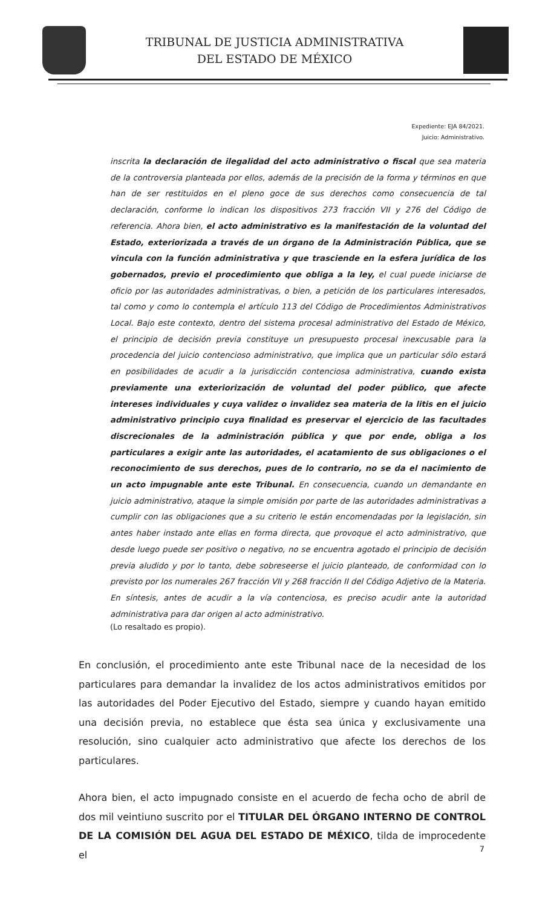TRIBUNAL DE JUSTICIA ADMINISTRATIVA
DEL ESTADO DE MÉXICO
Expediente: EJA 84/2021.
Juicio: Administrativo.
inscrita la declaración de ilegalidad del acto administrativo o fiscal que sea materia de la controversia planteada por ellos, además de la precisión de la forma y términos en que han de ser restituidos en el pleno goce de sus derechos como consecuencia de tal declaración, conforme lo indican los dispositivos 273 fracción VII y 276 del Código de referencia. Ahora bien, el acto administrativo es la manifestación de la voluntad del Estado, exteriorizada a través de un órgano de la Administración Pública, que se vincula con la función administrativa y que trasciende en la esfera jurídica de los gobernados, previo el procedimiento que obliga a la ley, el cual puede iniciarse de oficio por las autoridades administrativas, o bien, a petición de los particulares interesados, tal como y como lo contempla el artículo 113 del Código de Procedimientos Administrativos Local. Bajo este contexto, dentro del sistema procesal administrativo del Estado de México, el principio de decisión previa constituye un presupuesto procesal inexcusable para la procedencia del juicio contencioso administrativo, que implica que un particular sólo estará en posibilidades de acudir a la jurisdicción contenciosa administrativa, cuando exista previamente una exteriorización de voluntad del poder público, que afecte intereses individuales y cuya validez o invalidez sea materia de la litis en el juicio administrativo principio cuya finalidad es preservar el ejercicio de las facultades discrecionales de la administración pública y que por ende, obliga a los particulares a exigir ante las autoridades, el acatamiento de sus obligaciones o el reconocimiento de sus derechos, pues de lo contrario, no se da el nacimiento de un acto impugnable ante este Tribunal. En consecuencia, cuando un demandante en juicio administrativo, ataque la simple omisión por parte de las autoridades administrativas a cumplir con las obligaciones que a su criterio le están encomendadas por la legislación, sin antes haber instado ante ellas en forma directa, que provoque el acto administrativo, que desde luego puede ser positivo o negativo, no se encuentra agotado el principio de decisión previa aludido y por lo tanto, debe sobreseerse el juicio planteado, de conformidad con lo previsto por los numerales 267 fracción VII y 268 fracción II del Código Adjetivo de la Materia. En síntesis, antes de acudir a la vía contenciosa, es preciso acudir ante la autoridad administrativa para dar origen al acto administrativo.
(Lo resaltado es propio).
En conclusión, el procedimiento ante este Tribunal nace de la necesidad de los particulares para demandar la invalidez de los actos administrativos emitidos por las autoridades del Poder Ejecutivo del Estado, siempre y cuando hayan emitido una decisión previa, no establece que ésta sea única y exclusivamente una resolución, sino cualquier acto administrativo que afecte los derechos de los particulares.
Ahora bien, el acto impugnado consiste en el acuerdo de fecha ocho de abril de dos mil veintiuno suscrito por el TITULAR DEL ÓRGANO INTERNO DE CONTROL DE LA COMISIÓN DEL AGUA DEL ESTADO DE MÉXICO, tilda de improcedente el
7